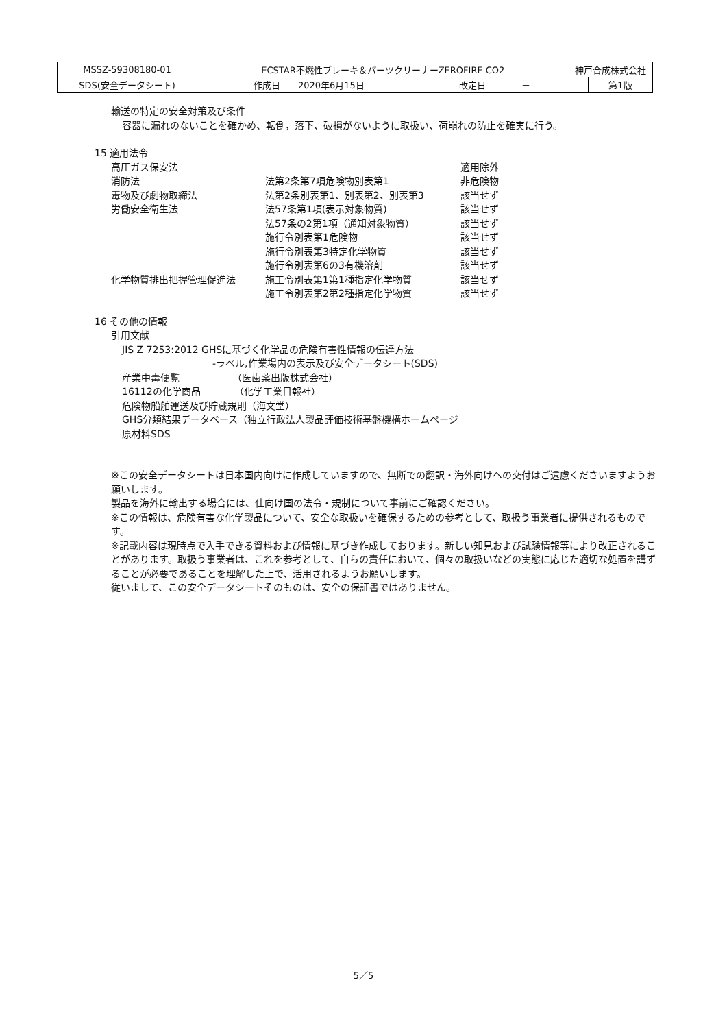| MSSZ-59308180-01 | ECSTAR不燃性ブレーキ＆パーツクリーナーZEROFIRE CO2 | | 神戸合成株式会社 | |
| SDS(安全データシート) | 作成日 2020年6月15日 | 改定日 － | | 第1版 |
輸送の特定の安全対策及び条件
容器に漏れのないことを確かめ、転倒，落下、破損がないように取扱い、荷崩れの防止を確実に行う。
15 適用法令
| 高圧ガス保安法 | | 適用除外 |
| 消防法 | 法第2条第7項危険物別表第1 | 非危険物 |
| 毒物及び劇物取締法 | 法第2条別表第1、別表第2、別表第3 | 該当せず |
| 労働安全衛生法 | 法57条第1項(表示対象物質) | 該当せず |
| | 法57条の2第1項（通知対象物質） | 該当せず |
| | 施行令別表第1危険物 | 該当せず |
| | 施行令別表第3特定化学物質 | 該当せず |
| | 施行令別表第6の3有機溶剤 | 該当せず |
| 化学物質排出把握管理促進法 | 施工令別表第1第1種指定化学物質 | 該当せず |
| | 施工令別表第2第2種指定化学物質 | 該当せず |
16 その他の情報
引用文献
JIS Z 7253:2012 GHSに基づく化学品の危険有害性情報の伝達方法
-ラベル,作業場内の表示及び安全データシート(SDS)
産業中毒便覧　　　　　　（医歯薬出版株式会社）
16112の化学商品　　　　（化学工業日報社）
危険物船舶運送及び貯蔵規則（海文堂）
GHS分類結果データベース（独立行政法人製品評価技術基盤機構ホームページ
原材料SDS
※この安全データシートは日本国内向けに作成していますので、無断での翻訳・海外向けへの交付はご遠慮くださいますようお願いします。
製品を海外に輸出する場合には、仕向け国の法令・規制について事前にご確認ください。
※この情報は、危険有害な化学製品について、安全な取扱いを確保するための参考として、取扱う事業者に提供されるものです。
※記載内容は現時点で入手できる資料および情報に基づき作成しております。新しい知見および試験情報等により改正されることがあります。取扱う事業者は、これを参考として、自らの責任において、個々の取扱いなどの実態に応じた適切な処置を講ずることが必要であることを理解した上で、活用されるようお願いします。
従いまして、この安全データシートそのものは、安全の保証書ではありません。
5／5